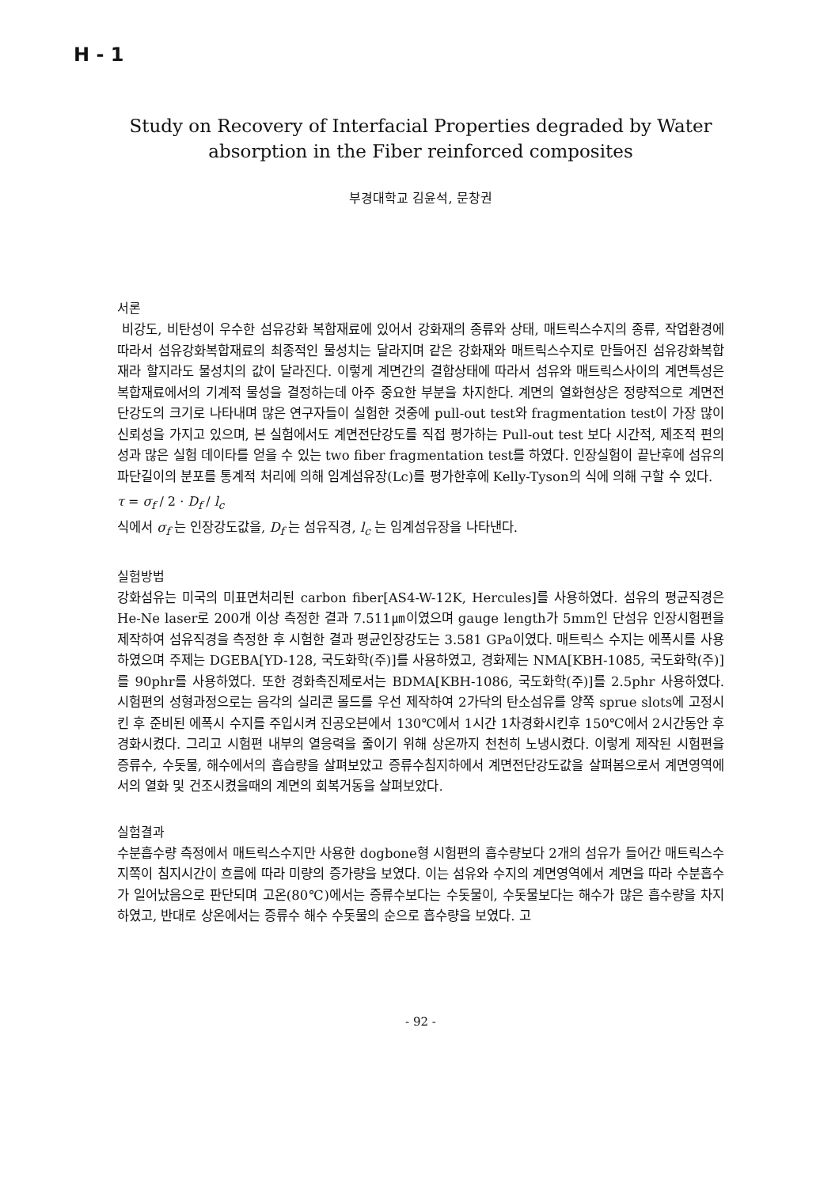H - 1
Study on Recovery of Interfacial Properties degraded by Water absorption in the Fiber reinforced composites
부경대학교 김윤석, 문창권
서론
비강도, 비탄성이 우수한 섬유강화 복합재료에 있어서 강화재의 종류와 상태, 매트릭스수지의 종류, 작업환경에 따라서 섬유강화복합재료의 최종적인 물성치는 달라지며 같은 강화재와 매트릭스수지로 만들어진 섬유강화복합재라 할지라도 물성치의 값이 달라진다. 이렇게 계면간의 결합상태에 따라서 섬유와 매트릭스사이의 계면특성은 복합재료에서의 기계적 물성을 결정하는데 아주 중요한 부분을 차지한다. 계면의 열화현상은 정량적으로 계면전단강도의 크기로 나타내며 많은 연구자들이 실험한 것중에 pull-out test와 fragmentation test이 가장 많이 신뢰성을 가지고 있으며, 본 실험에서도 계면전단강도를 직접 평가하는 Pull-out test 보다 시간적, 제조적 편의성과 많은 실험 데이타를 얻을 수 있는 two fiber fragmentation test를 하였다. 인장실험이 끝난후에 섬유의 파단길이의 분포를 통계적 처리에 의해 임계섬유장(Lc)를 평가한후에 Kelly-Tyson의 식에 의해 구할 수 있다.
τ = σ<sub>f</sub> / 2 · D<sub>f</sub> / l<sub>c</sub>
식에서 σ<sub>f</sub> 는 인장강도값을, D<sub>f</sub> 는 섬유직경, l<sub>c</sub> 는 임계섬유장을 나타낸다.
실험방법
강화섬유는 미국의 미표면처리된 carbon fiber[AS4-W-12K, Hercules]를 사용하였다. 섬유의 평균직경은 He-Ne laser로 200개 이상 측정한 결과 7.511㎛이였으며 gauge length가 5mm인 단섬유 인장시험편을 제작하여 섬유직경을 측정한 후 시험한 결과 평균인장강도는 3.581 GPa이였다. 매트릭스 수지는 에폭시를 사용하였으며 주제는 DGEBA[YD-128, 국도화학(주)]를 사용하였고, 경화제는 NMA[KBH-1085, 국도화학(주)]를 90phr를 사용하였다. 또한 경화촉진제로서는 BDMA[KBH-1086, 국도화학(주)]를 2.5phr 사용하였다. 시험편의 성형과정으로는 음각의 실리콘 몰드를 우선 제작하여 2가닥의 탄소섬유를 양쪽 sprue slots에 고정시킨 후 준비된 에폭시 수지를 주입시켜 진공오븐에서 130℃에서 1시간 1차경화시킨후 150℃에서 2시간동안 후경화시켰다. 그리고 시험편 내부의 열응력을 줄이기 위해 상온까지 천천히 노냉시켰다. 이렇게 제작된 시험편을 증류수, 수돗물, 해수에서의 흡습량을 살펴보았고 증류수침지하에서 계면전단강도값을 살펴봄으로서 계면영역에서의 열화 및 건조시켰을때의 계면의 회복거동을 살펴보았다.
실험결과
수분흡수량 측정에서 매트릭스수지만 사용한 dogbone형 시험편의 흡수량보다 2개의 섬유가 들어간 매트릭스수지쪽이 침지시간이 흐름에 따라 미량의 증가량을 보였다. 이는 섬유와 수지의 계면영역에서 계면을 따라 수분흡수가 일어났음으로 판단되며 고온(80℃)에서는 증류수보다는 수돗물이, 수돗물보다는 해수가 많은 흡수량을 차지하였고, 반대로 상온에서는 증류수 해수 수돗물의 순으로 흡수량을 보였다. 고
- 92 -